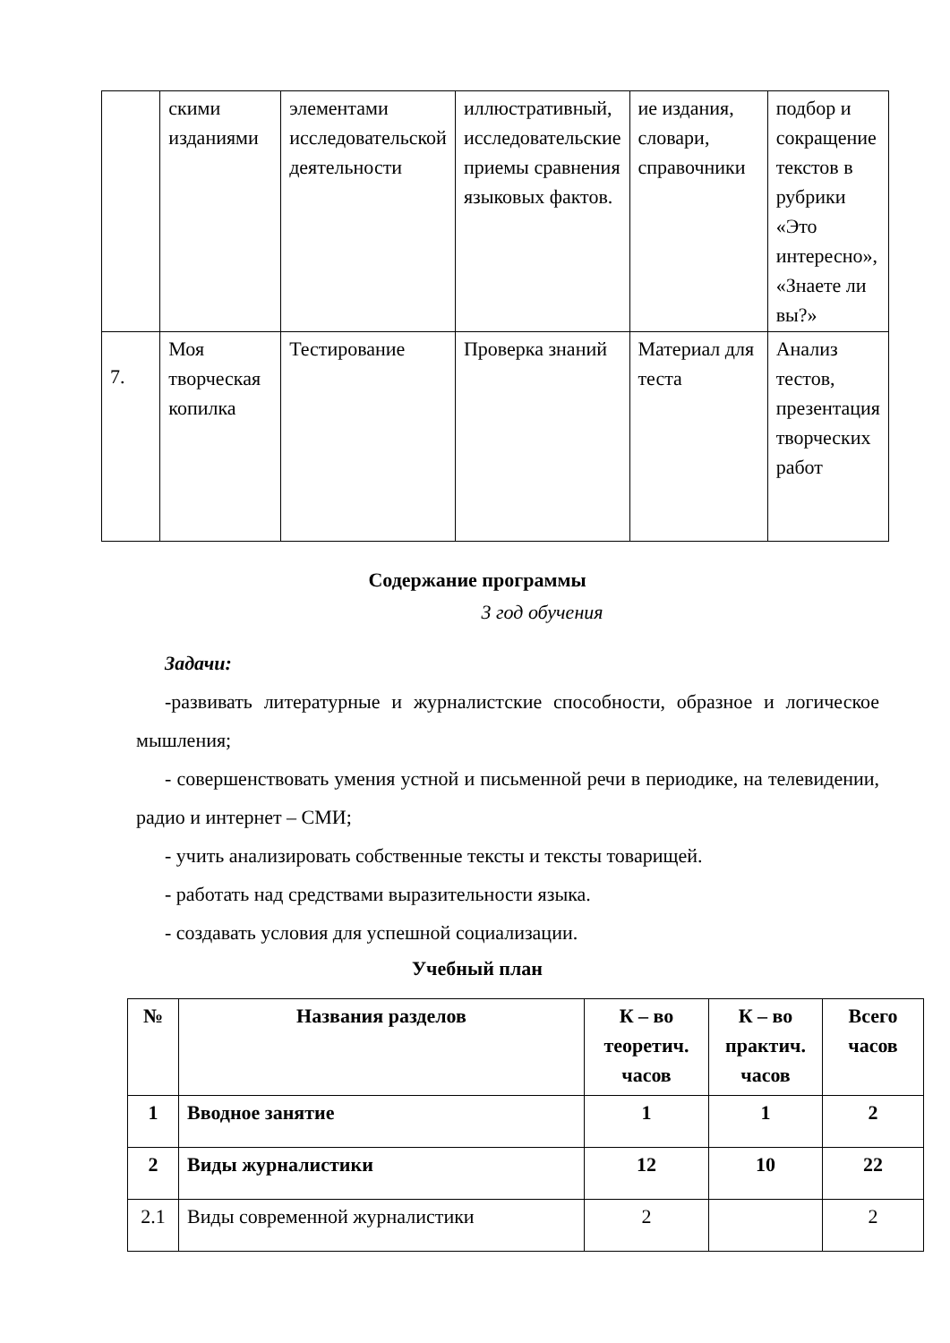| | скими изданиями | элементами исследовательской деятельности | иллюстративный, исследовательские приемы сравнения языковых фактов. | ие издания, словари, справочники | подбор и сокращение текстов в рубрики «Это интересно», «Знаете ли вы?» |
| 7. | Моя творческая копилка | Тестирование | Проверка знаний | Материал для теста | Анализ тестов, презентация творческих работ |
Содержание программы
3 год обучения
Задачи:
-развивать литературные и журналистские способности, образное и логическое мышления;
- совершенствовать умения устной и письменной речи в периодике, на телевидении, радио и интернет – СМИ;
- учить анализировать собственные тексты и тексты товарищей.
- работать над средствами выразительности языка.
- создавать условия для успешной социализации.
Учебный план
| № | Названия разделов | К – во теоретич. часов | К – во практич. часов | Всего часов |
| --- | --- | --- | --- | --- |
| 1 | Вводное занятие | 1 | 1 | 2 |
| 2 | Виды журналистики | 12 | 10 | 22 |
| 2.1 | Виды современной журналистики | 2 | | 2 |